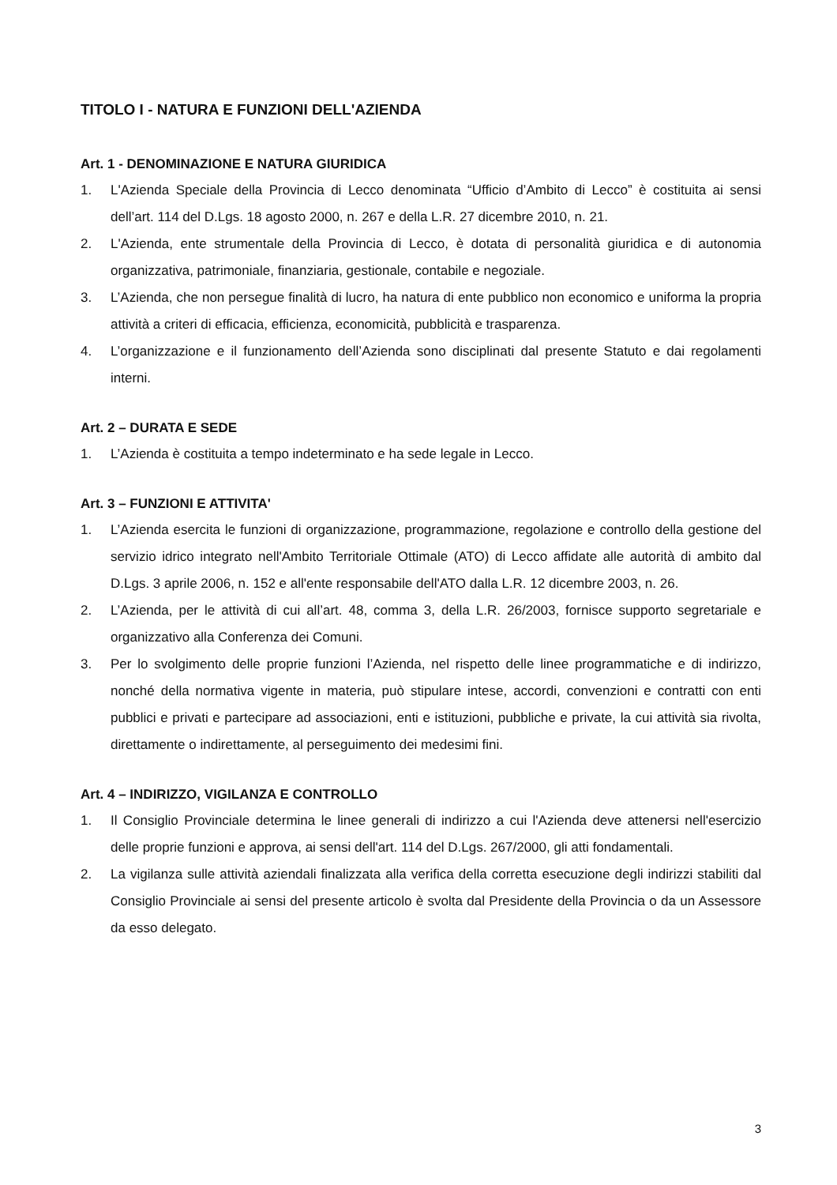TITOLO I - NATURA E FUNZIONI DELL'AZIENDA
Art. 1 - DENOMINAZIONE E NATURA GIURIDICA
1. L'Azienda Speciale della Provincia di Lecco denominata “Ufficio d’Ambito di Lecco” è costituita ai sensi dell’art. 114 del D.Lgs. 18 agosto 2000, n. 267 e della L.R. 27 dicembre 2010, n. 21.
2. L'Azienda, ente strumentale della Provincia di Lecco, è dotata di personalità giuridica e di autonomia organizzativa, patrimoniale, finanziaria, gestionale, contabile e negoziale.
3. L’Azienda, che non persegue finalità di lucro, ha natura di ente pubblico non economico e uniforma la propria attività a criteri di efficacia, efficienza, economicità, pubblicità e trasparenza.
4. L’organizzazione e il funzionamento dell’Azienda sono disciplinati dal presente Statuto e dai regolamenti interni.
Art. 2 – DURATA E SEDE
1. L’Azienda è costituita a tempo indeterminato e ha sede legale in Lecco.
Art. 3 – FUNZIONI E ATTIVITA'
1. L’Azienda esercita le funzioni di organizzazione, programmazione, regolazione e controllo della gestione del servizio idrico integrato nell'Ambito Territoriale Ottimale (ATO) di Lecco affidate alle autorità di ambito dal D.Lgs. 3 aprile 2006, n. 152 e all'ente responsabile dell'ATO dalla L.R. 12 dicembre 2003, n. 26.
2. L’Azienda, per le attività di cui all’art. 48, comma 3, della L.R. 26/2003, fornisce supporto segretariale e organizzativo alla Conferenza dei Comuni.
3. Per lo svolgimento delle proprie funzioni l’Azienda, nel rispetto delle linee programmatiche e di indirizzo, nonché della normativa vigente in materia, può stipulare intese, accordi, convenzioni e contratti con enti pubblici e privati e partecipare ad associazioni, enti e istituzioni, pubbliche e private, la cui attività sia rivolta, direttamente o indirettamente, al perseguimento dei medesimi fini.
Art. 4 – INDIRIZZO, VIGILANZA E CONTROLLO
1. Il Consiglio Provinciale determina le linee generali di indirizzo a cui l'Azienda deve attenersi nell'esercizio delle proprie funzioni e approva, ai sensi dell'art. 114 del D.Lgs. 267/2000, gli atti fondamentali.
2. La vigilanza sulle attività aziendali finalizzata alla verifica della corretta esecuzione degli indirizzi stabiliti dal Consiglio Provinciale ai sensi del presente articolo è svolta dal Presidente della Provincia o da un Assessore da esso delegato.
3